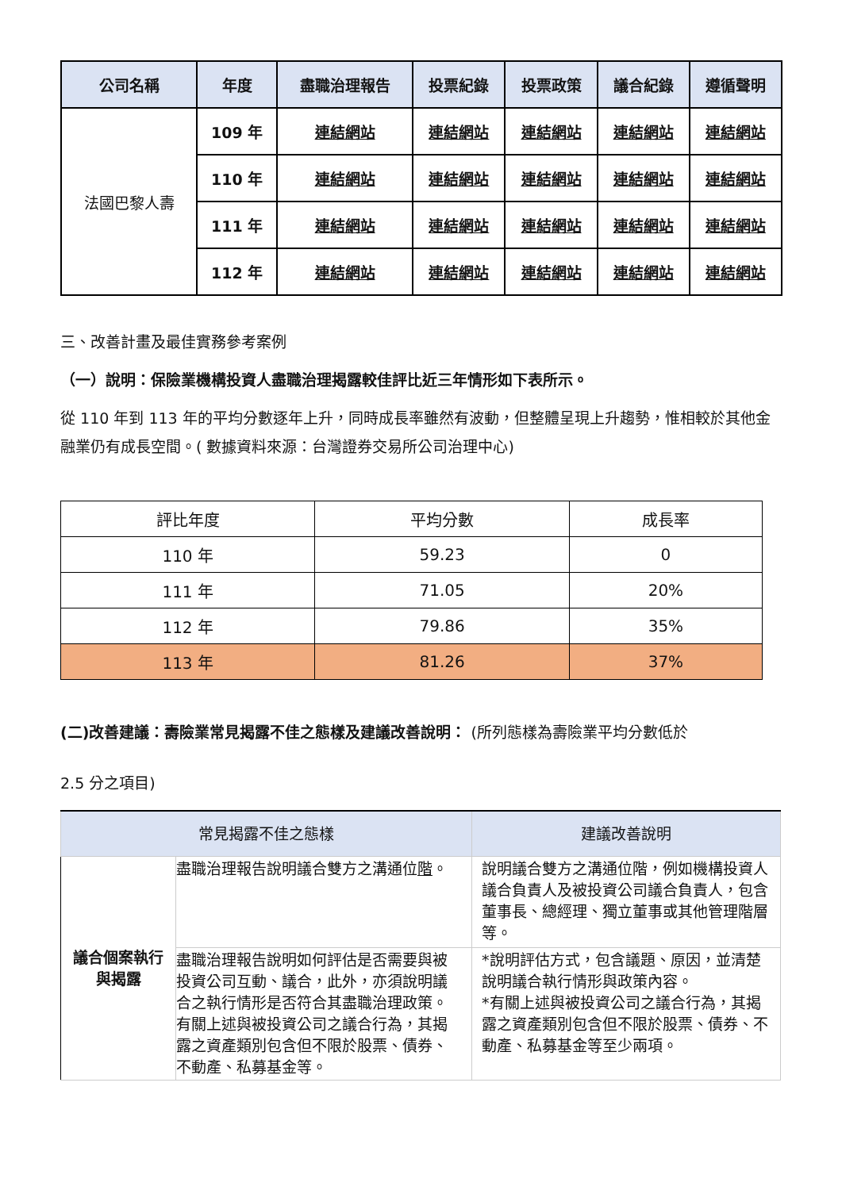| 公司名稱 | 年度 | 盡職治理報告 | 投票紀錄 | 投票政策 | 議合紀錄 | 遵循聲明 |
| --- | --- | --- | --- | --- | --- | --- |
| 法國巴黎人壽 | 109 年 | 連結網站 | 連結網站 | 連結網站 | 連結網站 | 連結網站 |
| | 110 年 | 連結網站 | 連結網站 | 連結網站 | 連結網站 | 連結網站 |
| | 111 年 | 連結網站 | 連結網站 | 連結網站 | 連結網站 | 連結網站 |
| | 112 年 | 連結網站 | 連結網站 | 連結網站 | 連結網站 | 連結網站 |
三、改善計畫及最佳實務參考案例
（一）說明：保險業機構投資人盡職治理揭露較佳評比近三年情形如下表所示。
從 110 年到 113 年的平均分數逐年上升，同時成長率雖然有波動，但整體呈現上升趨勢，惟相較於其他金融業仍有成長空間。( 數據資料來源：台灣證券交易所公司治理中心)
| 評比年度 | 平均分數 | 成長率 |
| 110 年 | 59.23 | 0 |
| 111 年 | 71.05 | 20% |
| 112 年 | 79.86 | 35% |
| 113 年 | 81.26 | 37% |
(二)改善建議：壽險業常見揭露不佳之態樣及建議改善說明： (所列態樣為壽險業平均分數低於
2.5 分之項目)
| 常見揭露不佳之態樣 | | 建議改善說明 |
| 議合個案執行與揭露 | 盡職治理報告說明議合雙方之溝通位 階 。 | 說明議合雙方之溝通位階，例如機構投資人議合負責人及被投資公司議合負責人，包含董事長、總經理、獨立董事或其他管理階層等。 |
| | 盡職治理報告說明如何評估是否需要與被投資公司互動、議合，此外，亦須說明議合之執行情形是否符合其盡職治理政策。 有關上述與被投資公司之議合行為，其揭露之資產類別包含但不限於股票、債券、不動產、私募基金等。 | *說明評估方式，包含議題、原因，並清楚說明議合執行情形與政策內容。 *有關上述與被投資公司之議合行為，其揭露之資產類別包含但不限於股票、債券、不動產、私募基金等至少兩項。 |